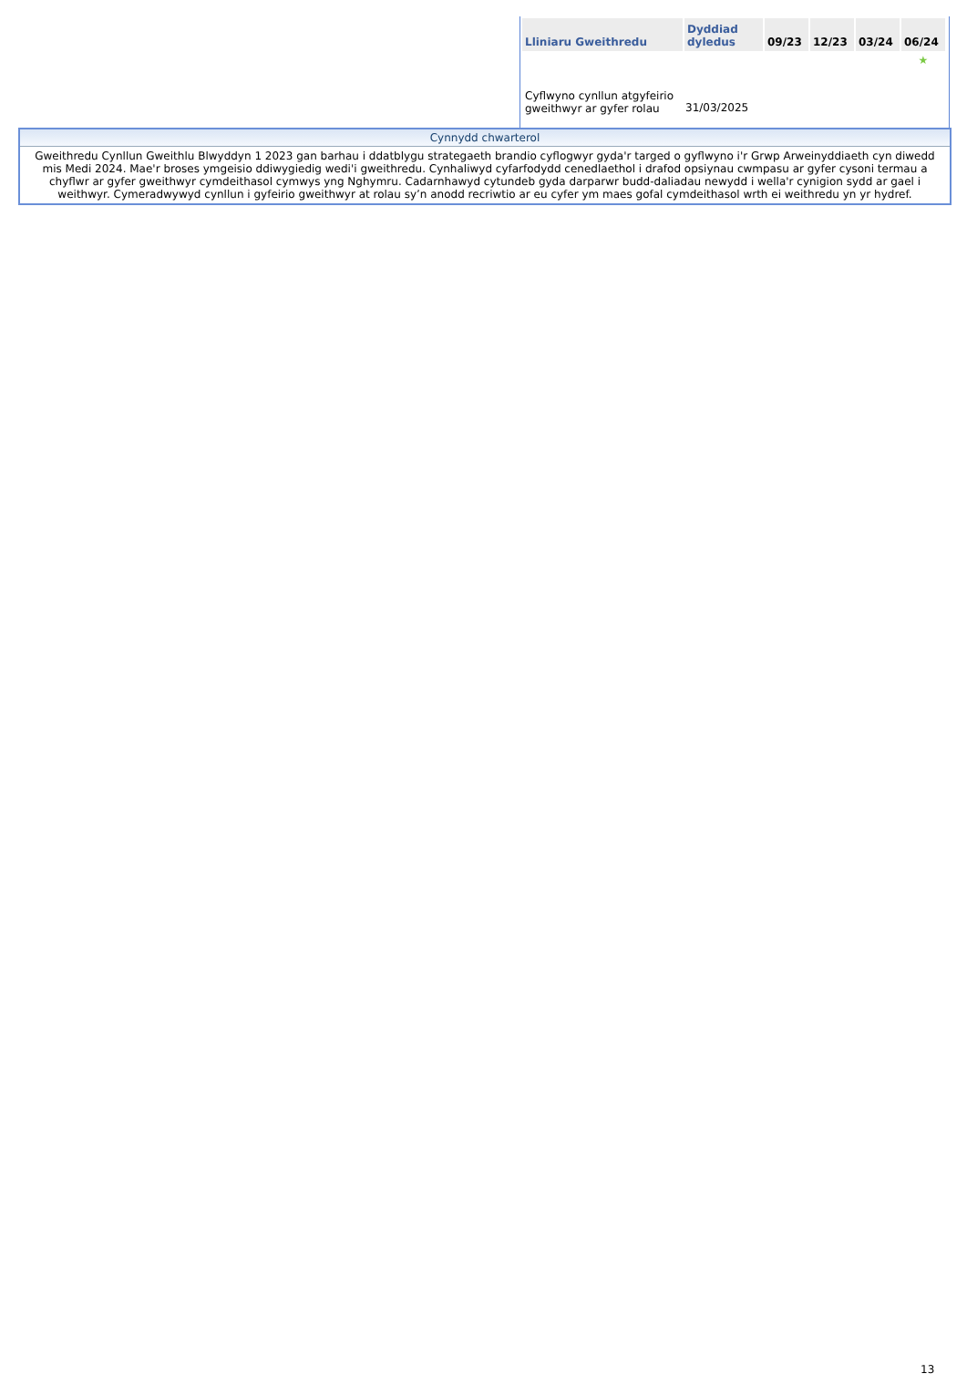| Lliniaru Gweithredu | Dyddiad dyledus | 09/23 | 12/23 | 03/24 | 06/24 |
| --- | --- | --- | --- | --- | --- |
| Cyflwyno cynllun atgyfeirio gweithwyr ar gyfer rolau | 31/03/2025 | | | | ★ |
Cynnydd chwarterol
Gweithredu Cynllun Gweithlu Blwyddyn 1 2023 gan barhau i ddatblygu strategaeth brandio cyflogwyr gyda'r targed o gyflwyno i'r Grwp Arweinyddiaeth cyn diwedd mis Medi 2024. Mae'r broses ymgeisio ddiwygiedig wedi'i gweithredu. Cynhaliwyd cyfarfodydd cenedlaethol i drafod opsiynau cwmpasu ar gyfer cysoni termau a chyflwr ar gyfer gweithwyr cymdeithasol cymwys yng Nghymru. Cadarnhawyd cytundeb gyda darparwr budd-daliadau newydd i wella'r cynigion sydd ar gael i weithwyr. Cymeradwywyd cynllun i gyfeirio gweithwyr at rolau sy’n anodd recriwtio ar eu cyfer ym maes gofal cymdeithasol wrth ei weithredu yn yr hydref.
13